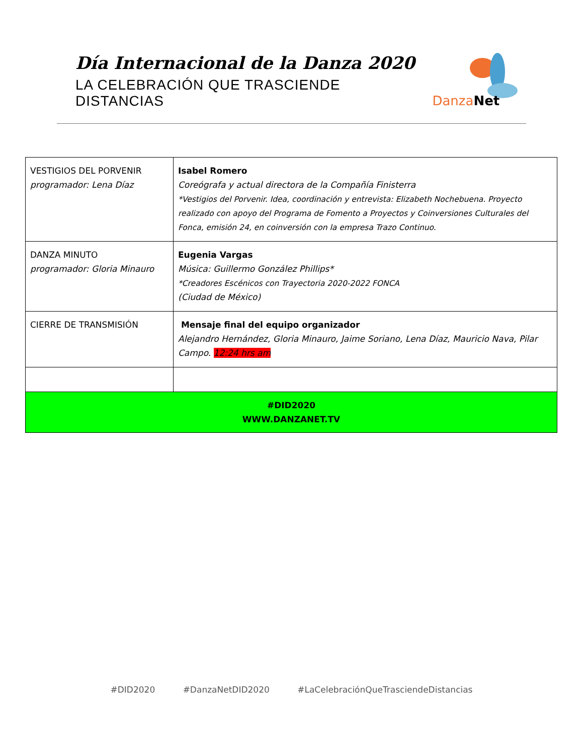Día Internacional de la Danza 2020
LA CELEBRACIÓN QUE TRASCIENDE DISTANCIAS
Danza Net
| VESTIGIOS DEL PORVENIR programador: Lena Díaz | Isabel Romero Coreógrafa y actual directora de la Compañía Finisterra *Vestigios del Porvenir. Idea, coordinación y entrevista: Elizabeth Nochebuena. Proyecto realizado con apoyo del Programa de Fomento a Proyectos y Coinversiones Culturales del Fonca, emisión 24, en coinversión con la empresa Trazo Continuo. |
| DANZA MINUTO programador: Gloria Minauro | Eugenia Vargas Música: Guillermo González Phillips* *Creadores Escénicos con Trayectoria 2020-2022 FONCA (Ciudad de México) |
| CIERRE DE TRANSMISIÓN | Mensaje final del equipo organizador Alejandro Hernández, Gloria Minauro, Jaime Soriano, Lena Díaz, Mauricio Nava, Pilar Campo. 12:24 hrs am |
| #DID2020 WWW.DANZANET.TV | |
#DID2020 #DanzaNetDID2020 #LaCelebraciónQueTrasciendeDistancias